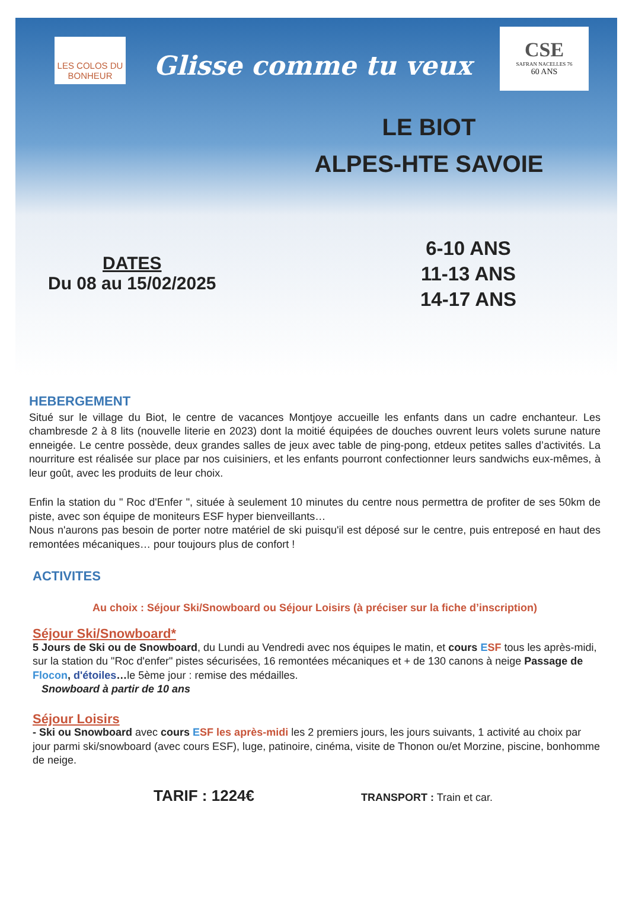LES COLOS DU BONHEUR
Glisse comme tu veux
CSE
SAFRAN NACELLES 76
60 ANS
LE BIOT
ALPES-HTE SAVOIE
DATES
Du 08 au 15/02/2025
6-10 ANS
11-13 ANS
14-17 ANS
HEBERGEMENT
Situé sur le village du Biot, le centre de vacances Montjoye accueille les enfants dans un cadre enchanteur. Les chambresde 2 à 8 lits (nouvelle literie en 2023) dont la moitié équipées de douches ouvrent leurs volets surune nature enneigée. Le centre possède, deux grandes salles de jeux avec table de ping-pong, etdeux petites salles d’activités. La nourriture est réalisée sur place par nos cuisiniers, et les enfants pourront confectionner leurs sandwichs eux-mêmes, à leur goût, avec les produits de leur choix.
Enfin la station du " Roc d'Enfer ", située à seulement 10 minutes du centre nous permettra de profiter de ses 50km de piste, avec son équipe de moniteurs ESF hyper bienveillants…
Nous n'aurons pas besoin de porter notre matériel de ski puisqu'il est déposé sur le centre, puis entreposé en haut des remontées mécaniques… pour toujours plus de confort !
ACTIVITES
Au choix : Séjour Ski/Snowboard ou Séjour Loisirs (à préciser sur la fiche d’inscription)
Séjour Ski/Snowboard*
5 Jours de Ski ou de Snowboard, du Lundi au Vendredi avec nos équipes le matin, et cours ESF tous les après-midi, sur la station du "Roc d'enfer" pistes sécurisées, 16 remontées mécaniques et + de 130 canons à neige Passage de Flocon, d'étoiles…le 5ème jour : remise des médailles.
Snowboard à partir de 10 ans
Séjour Loisirs
- Ski ou Snowboard avec cours ESF les après-midi les 2 premiers jours, les jours suivants, 1 activité au choix par jour parmi ski/snowboard (avec cours ESF), luge, patinoire, cinéma, visite de Thonon ou/et Morzine, piscine, bonhomme de neige.
TARIF : 1224€
TRANSPORT : Train et car.